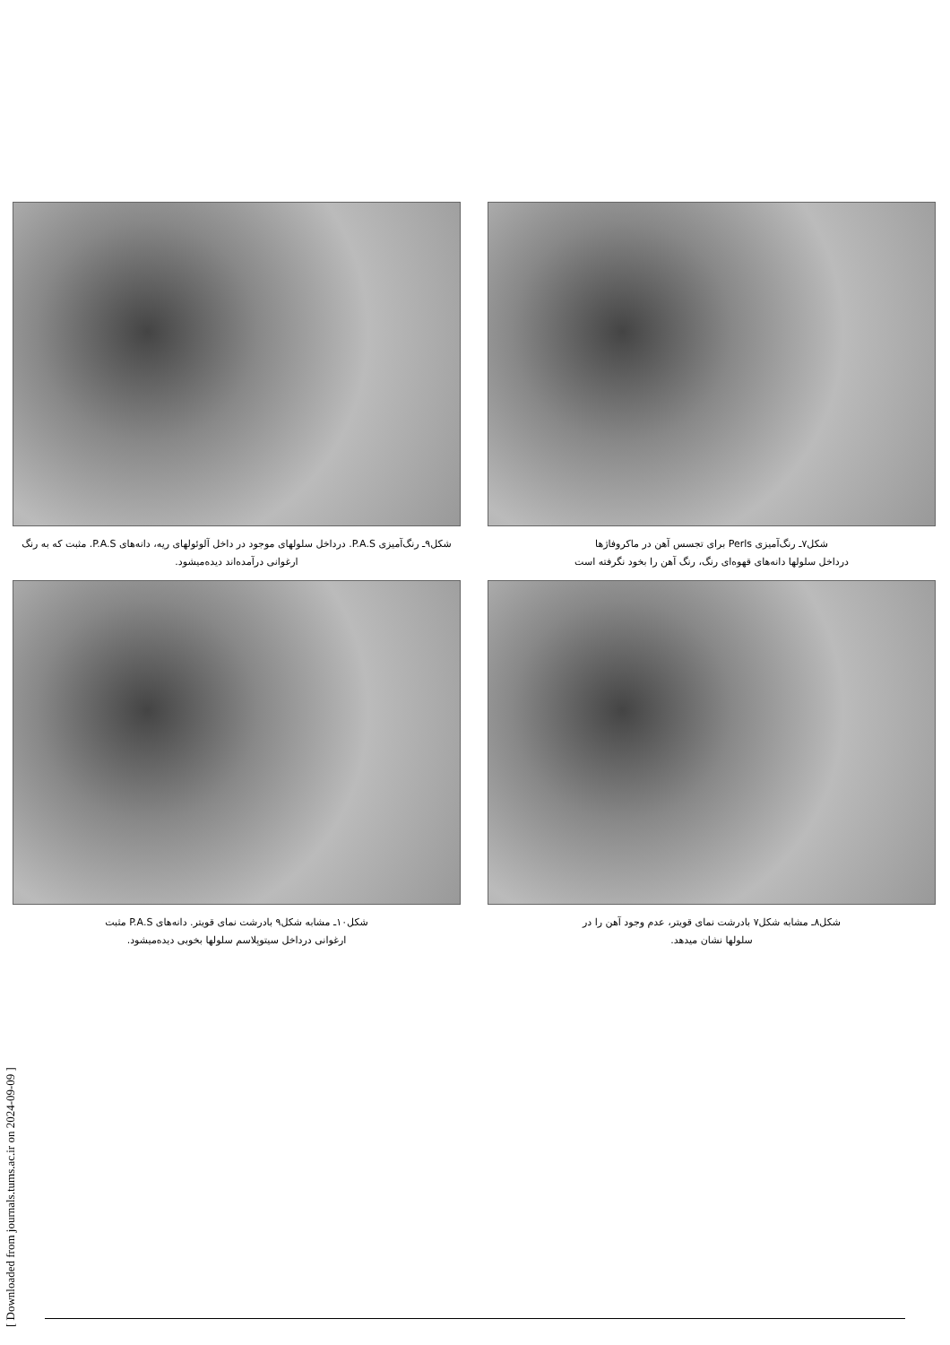شکل۷ـ رنگ‌آمیزی Perls برای تجسس آهن در ماکروفاژها
درداخل سلولها دانه‌های قهوه‌ای رنگ، رنگ آهن را بخود نگرفته است
شکل۹ـ رنگ‌آمیزی P.A.S. درداخل سلولهای موجود در داخل آلوئولهای ریه، دانه‌های P.A.S. مثبت که به رنگ ارغوانی درآمده‌اند دیده‌میشود.
شکل۸ـ مشابه شکل۷ بادرشت نمای قویتر، عدم وجود آهن را در
سلولها نشان میدهد.
شکل۱۰ـ مشابه شکل۹ بادرشت نمای قویتر. دانه‌های P.A.S مثبت
ارغوانی درداخل سیتوپلاسم سلولها بخوبی دیده‌میشود.
[ Downloaded from journals.tums.ac.ir on 2024-09-09 ]